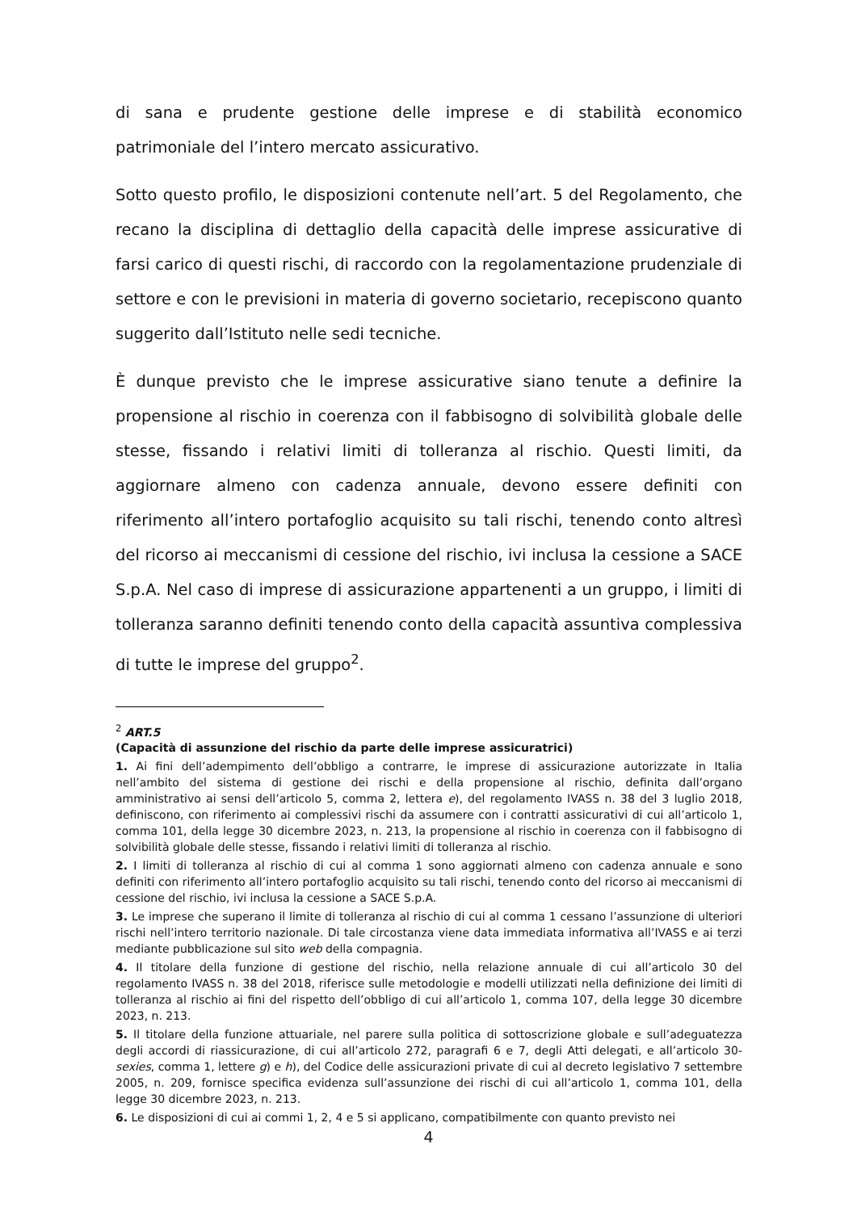di sana e prudente gestione delle imprese e di stabilità economico patrimoniale del l’intero mercato assicurativo.
Sotto questo profilo, le disposizioni contenute nell’art. 5 del Regolamento, che recano la disciplina di dettaglio della capacità delle imprese assicurative di farsi carico di questi rischi, di raccordo con la regolamentazione prudenziale di settore e con le previsioni in materia di governo societario, recepiscono quanto suggerito dall’Istituto nelle sedi tecniche.
È dunque previsto che le imprese assicurative siano tenute a definire la propensione al rischio in coerenza con il fabbisogno di solvibilità globale delle stesse, fissando i relativi limiti di tolleranza al rischio. Questi limiti, da aggiornare almeno con cadenza annuale, devono essere definiti con riferimento all’intero portafoglio acquisito su tali rischi, tenendo conto altresì del ricorso ai meccanismi di cessione del rischio, ivi inclusa la cessione a SACE S.p.A. Nel caso di imprese di assicurazione appartenenti a un gruppo, i limiti di tolleranza saranno definiti tenendo conto della capacità assuntiva complessiva di tutte le imprese del gruppo<sup>2</sup>.
<sup>2</sup> ART.5
(Capacità di assunzione del rischio da parte delle imprese assicuratrici)
1. Ai fini dell’adempimento dell’obbligo a contrarre, le imprese di assicurazione autorizzate in Italia nell’ambito del sistema di gestione dei rischi e della propensione al rischio, definita dall’organo amministrativo ai sensi dell’articolo 5, comma 2, lettera e), del regolamento IVASS n. 38 del 3 luglio 2018, definiscono, con riferimento ai complessivi rischi da assumere con i contratti assicurativi di cui all’articolo 1, comma 101, della legge 30 dicembre 2023, n. 213, la propensione al rischio in coerenza con il fabbisogno di solvibilità globale delle stesse, fissando i relativi limiti di tolleranza al rischio.
2. I limiti di tolleranza al rischio di cui al comma 1 sono aggiornati almeno con cadenza annuale e sono definiti con riferimento all’intero portafoglio acquisito su tali rischi, tenendo conto del ricorso ai meccanismi di cessione del rischio, ivi inclusa la cessione a SACE S.p.A.
3. Le imprese che superano il limite di tolleranza al rischio di cui al comma 1 cessano l’assunzione di ulteriori rischi nell’intero territorio nazionale. Di tale circostanza viene data immediata informativa all’IVASS e ai terzi mediante pubblicazione sul sito web della compagnia.
4. Il titolare della funzione di gestione del rischio, nella relazione annuale di cui all’articolo 30 del regolamento IVASS n. 38 del 2018, riferisce sulle metodologie e modelli utilizzati nella definizione dei limiti di tolleranza al rischio ai fini del rispetto dell’obbligo di cui all’articolo 1, comma 107, della legge 30 dicembre 2023, n. 213.
5. Il titolare della funzione attuariale, nel parere sulla politica di sottoscrizione globale e sull’adeguatezza degli accordi di riassicurazione, di cui all’articolo 272, paragrafi 6 e 7, degli Atti delegati, e all’articolo 30-sexies, comma 1, lettere g) e h), del Codice delle assicurazioni private di cui al decreto legislativo 7 settembre 2005, n. 209, fornisce specifica evidenza sull’assunzione dei rischi di cui all’articolo 1, comma 101, della legge 30 dicembre 2023, n. 213.
6. Le disposizioni di cui ai commi 1, 2, 4 e 5 si applicano, compatibilmente con quanto previsto nei
4